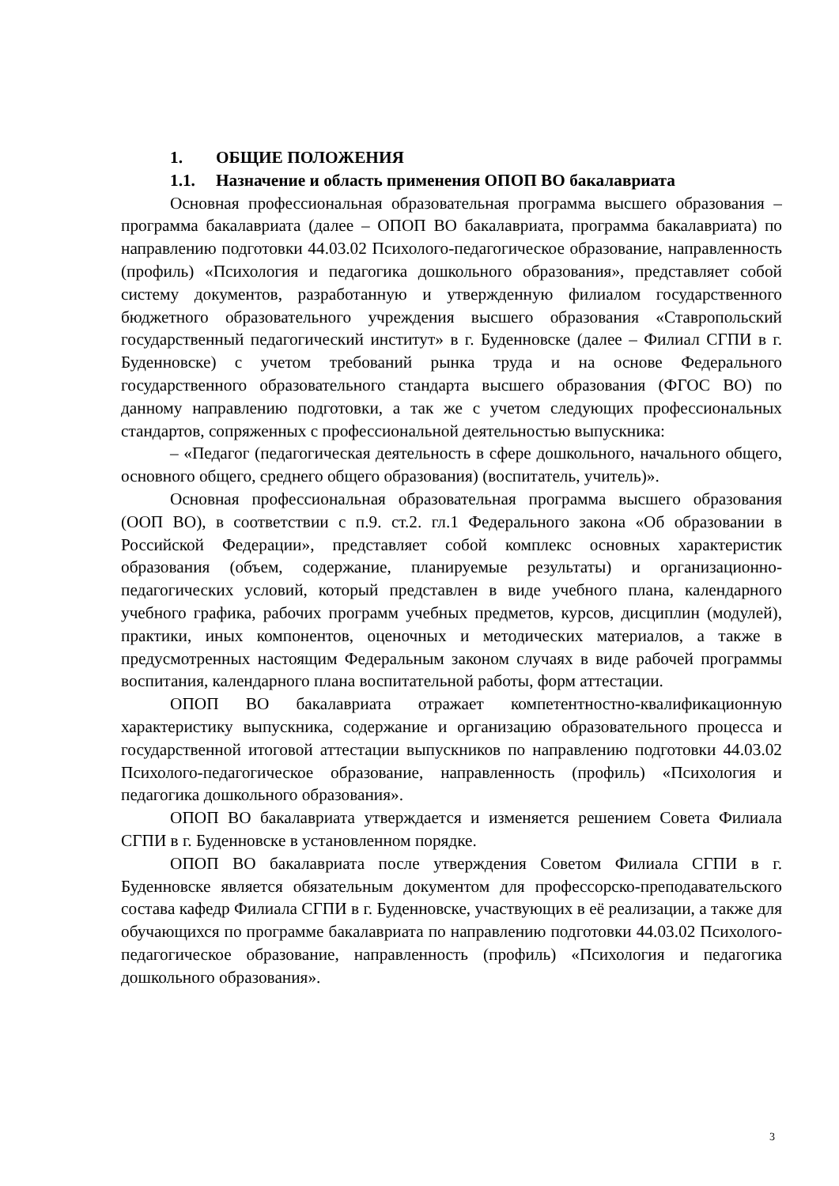1. ОБЩИЕ ПОЛОЖЕНИЯ
1.1. Назначение и область применения ОПОП ВО бакалавриата
Основная профессиональная образовательная программа высшего образования – программа бакалавриата (далее – ОПОП ВО бакалавриата, программа бакалавриата) по направлению подготовки 44.03.02 Психолого-педагогическое образование, направленность (профиль) «Психология и педагогика дошкольного образования», представляет собой систему документов, разработанную и утвержденную филиалом государственного бюджетного образовательного учреждения высшего образования «Ставропольский государственный педагогический институт» в г. Буденновске (далее – Филиал СГПИ в г. Буденновске) с учетом требований рынка труда и на основе Федерального государственного образовательного стандарта высшего образования (ФГОС ВО) по данному направлению подготовки, а так же с учетом следующих профессиональных стандартов, сопряженных с профессиональной деятельностью выпускника:
– «Педагог (педагогическая деятельность в сфере дошкольного, начального общего, основного общего, среднего общего образования) (воспитатель, учитель)».
Основная профессиональная образовательная программа высшего образования (ООП ВО), в соответствии с п.9. ст.2. гл.1 Федерального закона «Об образовании в Российской Федерации», представляет собой комплекс основных характеристик образования (объем, содержание, планируемые результаты) и организационно-педагогических условий, который представлен в виде учебного плана, календарного учебного графика, рабочих программ учебных предметов, курсов, дисциплин (модулей), практики, иных компонентов, оценочных и методических материалов, а также в предусмотренных настоящим Федеральным законом случаях в виде рабочей программы воспитания, календарного плана воспитательной работы, форм аттестации.
ОПОП ВО бакалавриата отражает компетентностно-квалификационную характеристику выпускника, содержание и организацию образовательного процесса и государственной итоговой аттестации выпускников по направлению подготовки 44.03.02 Психолого-педагогическое образование, направленность (профиль) «Психология и педагогика дошкольного образования».
ОПОП ВО бакалавриата утверждается и изменяется решением Совета Филиала СГПИ в г. Буденновске в установленном порядке.
ОПОП ВО бакалавриата после утверждения Советом Филиала СГПИ в г. Буденновске является обязательным документом для профессорско-преподавательского состава кафедр Филиала СГПИ в г. Буденновске, участвующих в её реализации, а также для обучающихся по программе бакалавриата по направлению подготовки 44.03.02 Психолого-педагогическое образование, направленность (профиль) «Психология и педагогика дошкольного образования».
3